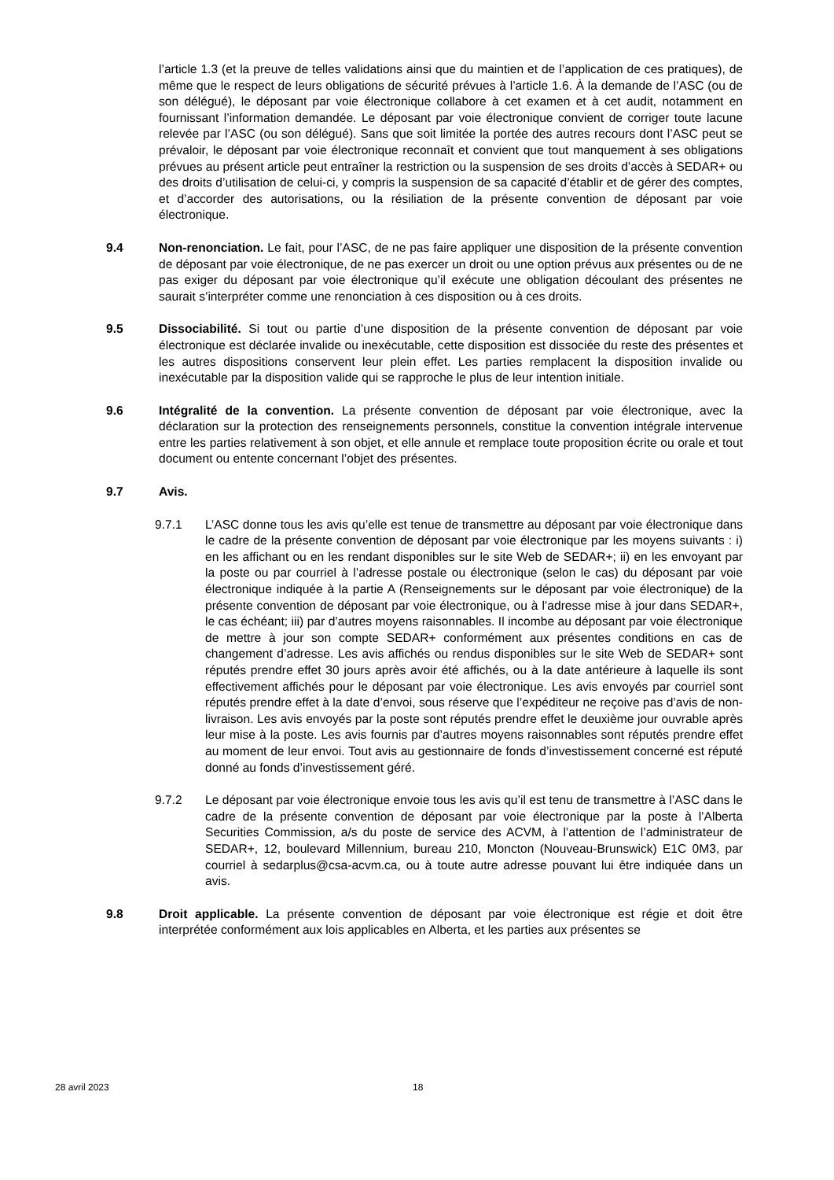l’article 1.3 (et la preuve de telles validations ainsi que du maintien et de l’application de ces pratiques), de même que le respect de leurs obligations de sécurité prévues à l’article 1.6. À la demande de l’ASC (ou de son délégué), le déposant par voie électronique collabore à cet examen et à cet audit, notamment en fournissant l’information demandée. Le déposant par voie électronique convient de corriger toute lacune relevée par l’ASC (ou son délégué). Sans que soit limitée la portée des autres recours dont l’ASC peut se prévaloir, le déposant par voie électronique reconnaît et convient que tout manquement à ses obligations prévues au présent article peut entraîner la restriction ou la suspension de ses droits d’accès à SEDAR+ ou des droits d’utilisation de celui-ci, y compris la suspension de sa capacité d’établir et de gérer des comptes, et d’accorder des autorisations, ou la résiliation de la présente convention de déposant par voie électronique.
9.4 Non-renonciation. Le fait, pour l’ASC, de ne pas faire appliquer une disposition de la présente convention de déposant par voie électronique, de ne pas exercer un droit ou une option prévus aux présentes ou de ne pas exiger du déposant par voie électronique qu’il exécute une obligation découlant des présentes ne saurait s’interpréter comme une renonciation à ces disposition ou à ces droits.
9.5 Dissociabilité. Si tout ou partie d’une disposition de la présente convention de déposant par voie électronique est déclarée invalide ou inexécutable, cette disposition est dissociée du reste des présentes et les autres dispositions conservent leur plein effet. Les parties remplacent la disposition invalide ou inexécutable par la disposition valide qui se rapproche le plus de leur intention initiale.
9.6 Intégralité de la convention. La présente convention de déposant par voie électronique, avec la déclaration sur la protection des renseignements personnels, constitue la convention intégrale intervenue entre les parties relativement à son objet, et elle annule et remplace toute proposition écrite ou orale et tout document ou entente concernant l’objet des présentes.
9.7 Avis.
9.7.1 L’ASC donne tous les avis qu’elle est tenue de transmettre au déposant par voie électronique dans le cadre de la présente convention de déposant par voie électronique par les moyens suivants : i) en les affichant ou en les rendant disponibles sur le site Web de SEDAR+; ii) en les envoyant par la poste ou par courriel à l’adresse postale ou électronique (selon le cas) du déposant par voie électronique indiquée à la partie A (Renseignements sur le déposant par voie électronique) de la présente convention de déposant par voie électronique, ou à l’adresse mise à jour dans SEDAR+, le cas échéant; iii) par d’autres moyens raisonnables. Il incombe au déposant par voie électronique de mettre à jour son compte SEDAR+ conformément aux présentes conditions en cas de changement d’adresse. Les avis affichés ou rendus disponibles sur le site Web de SEDAR+ sont réputés prendre effet 30 jours après avoir été affichés, ou à la date antérieure à laquelle ils sont effectivement affichés pour le déposant par voie électronique. Les avis envoyés par courriel sont réputés prendre effet à la date d’envoi, sous réserve que l’expéditeur ne reçoive pas d’avis de non-livraison. Les avis envoyés par la poste sont réputés prendre effet le deuxième jour ouvrable après leur mise à la poste. Les avis fournis par d’autres moyens raisonnables sont réputés prendre effet au moment de leur envoi. Tout avis au gestionnaire de fonds d’investissement concerné est réputé donné au fonds d’investissement géré.
9.7.2 Le déposant par voie électronique envoie tous les avis qu’il est tenu de transmettre à l’ASC dans le cadre de la présente convention de déposant par voie électronique par la poste à l’Alberta Securities Commission, a/s du poste de service des ACVM, à l’attention de l’administrateur de SEDAR+, 12, boulevard Millennium, bureau 210, Moncton (Nouveau-Brunswick) E1C 0M3, par courriel à sedarplus@csa-acvm.ca, ou à toute autre adresse pouvant lui être indiquée dans un avis.
9.8 Droit applicable. La présente convention de déposant par voie électronique est régie et doit être interprétée conformément aux lois applicables en Alberta, et les parties aux présentes se
28 avril 2023 18